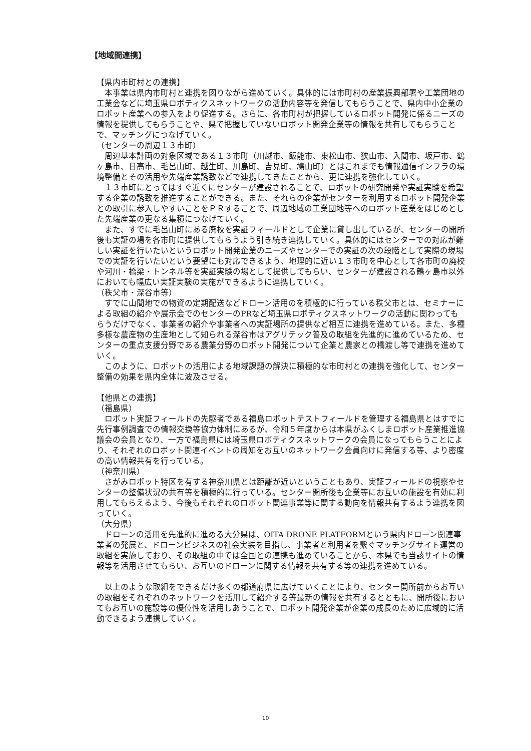【地域間連携】
【県内市町村との連携】
本事業は県内市町村と連携を図りながら進めていく。具体的には市町村の産業振興部署や工業団地の工業会などに埼玉県ロボティクスネットワークの活動内容等を発信してもらうことで、県内中小企業のロボット産業への参入をより促進する。さらに、各市町村が把握しているロボット開発に係るニーズの情報を提供してもらうことや、県で把握していないロボット開発企業等の情報を共有してもらうことで、マッチングにつなげていく。
（センターの周辺１３市町）
周辺基本計画の対象区域である１３市町（川越市、飯能市、東松山市、狭山市、入間市、坂戸市、鶴ヶ島市、日高市、毛呂山町、越生町、川島町、吉見町、鳩山町）とはこれまでも情報通信インフラの環境整備とその活用や先端産業誘致などで連携してきたことから、更に連携を強化していく。
１３市町にとってはすぐ近くにセンターが建設されることで、ロボットの研究開発や実証実験を希望する企業の誘致を推進することができる。また、それらの企業がセンターを利用するロボット開発企業との取引に参入しやすいことをＰＲすることで、周辺地域の工業団地等へのロボット産業をはじめとした先端産業の更なる集積につなげていく。
また、すでに毛呂山町にある廃校を実証フィールドとして企業に貸し出しているが、センターの開所後も実証の場を各市町に提供してもらうよう引き続き連携していく。具体的にはセンターでの対応が難しい実証を行いたいというロボット開発企業のニーズやセンターでの実証の次の段階として実際の現場での実証を行いたいという要望にも対応できるよう、地理的に近い１３市町を中心として各市町の廃校や河川・橋梁・トンネル等を実証実験の場として提供してもらい、センターが建設される鶴ヶ島市以外においても幅広い実証実験の実施ができるように連携していく。
（秩父市・深谷市等）
すでに山間地での物資の定期配送などドローン活用のを積極的に行っている秩父市とは、セミナーによる取組の紹介や展示会でのセンターのPRなど埼玉県ロボティクスネットワークの活動に関わってもらうだけでなく、事業者の紹介や事業者への実証場所の提供など相互に連携を進めている。また、多種多様な農産物の生産地として知られる深谷市はアグリテック普及の取組を先進的に進めているため、センターの重点支援分野である農業分野のロボット開発について企業と農家との橋渡し等で連携を進めていく。
このように、ロボットの活用による地域課題の解決に積極的な市町村との連携を強化して、センター整備の効果を県内全体に波及させる。
【他県との連携】
（福島県）
ロボット実証フィールドの先駆者である福島ロボットテストフィールドを管理する福島県とはすでに先行事例調査での情報交換等協力体制にあるが、令和５年度からは本県がふくしまロボット産業推進協議会の会員となり、一方で福島県には埼玉県ロボティクスネットワークの会員になってもらうことにより、それぞれのロボット関連イベントの周知をお互いのネットワーク会員向けに発信する等、より密度の高い情報共有を行っている。
（神奈川県）
さがみロボット特区を有する神奈川県とは距離が近いということもあり、実証フィールドの視察やセンターの整備状況の共有等を積極的に行っている。センター開所後も企業等にお互いの施設を有効に利用してもらえるよう、今後もそれぞれのロボット関連事業等に関する動向を情報共有するよう連携を図っていく。
（大分県）
ドローンの活用を先進的に進める大分県は、OITA DRONE PLATFORMという県内ドローン関連事業者の発展と、ドローンビジネスの社会実装を目指し、事業者と利用者を繋ぐマッチングサイト運営の取組を実施しており、その取組の中では全国との連携も進めていることから、本県でも当該サイトの情報等を活用させてもらい、お互いのドローンに関する情報を共有する等の連携を進めている。
以上のような取組をできるだけ多くの都道府県に広げていくことにより、センター開所前からお互いの取組をそれぞれのネットワークを活用して紹介する等最新の情報を共有するとともに、開所後においてもお互いの施設等の優位性を活用しあうことで、ロボット開発企業が企業の成長のために広域的に活動できるよう連携していく。
10